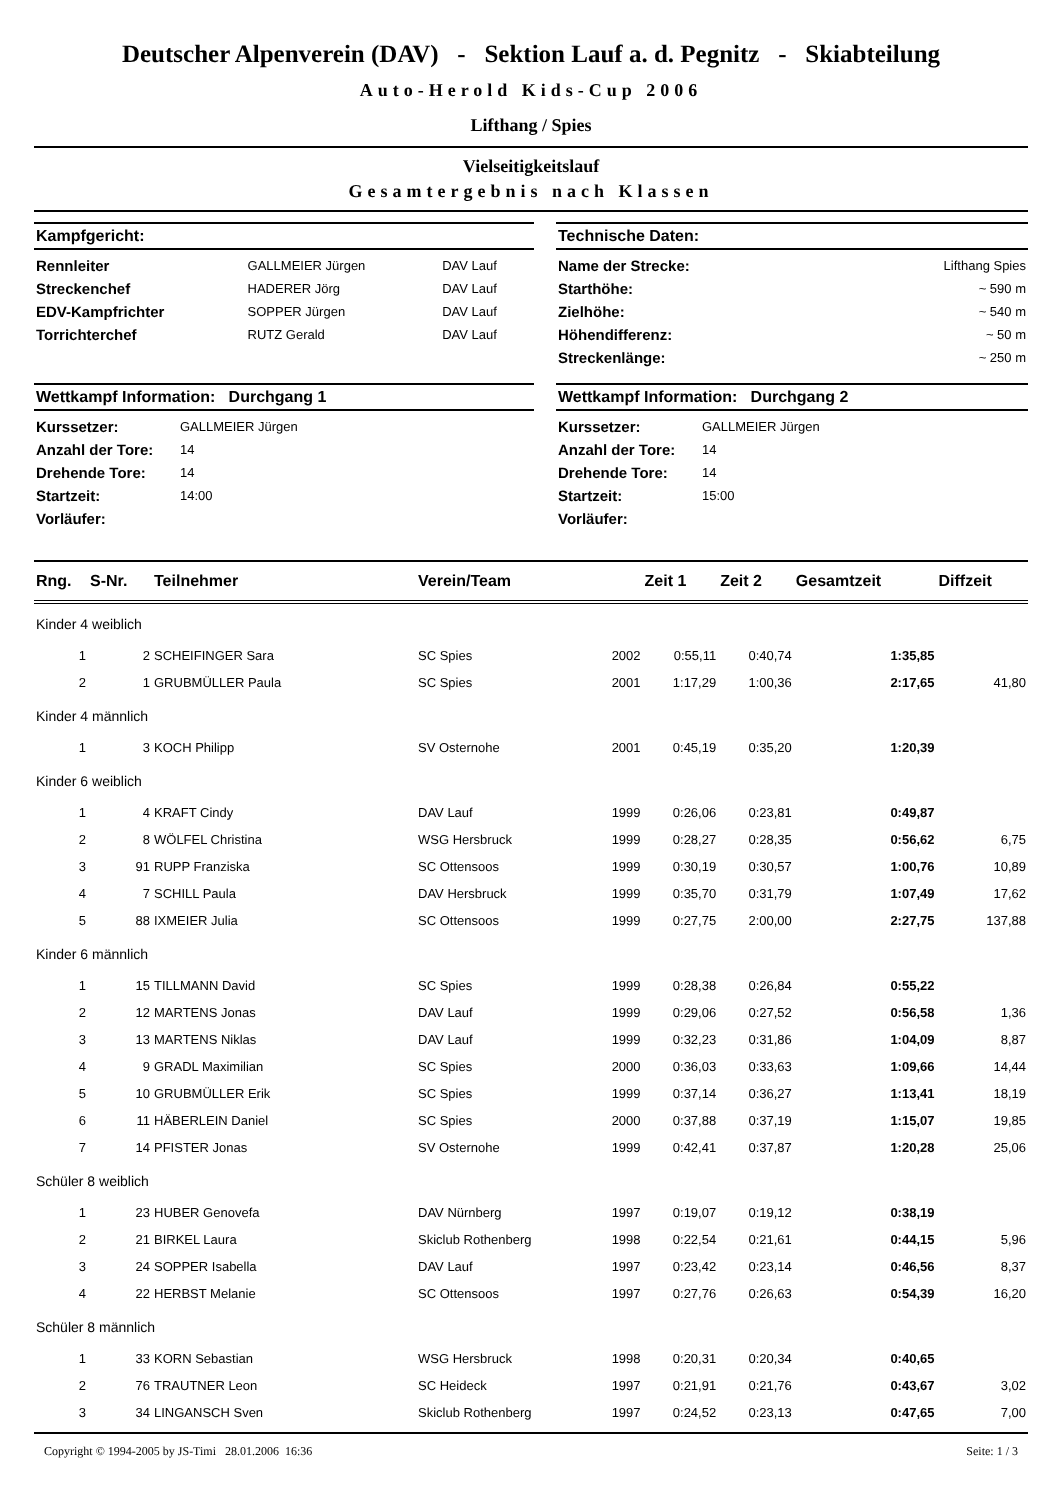Deutscher Alpenverein (DAV) - Sektion Lauf a. d. Pegnitz - Skiabteilung
Auto-Herold Kids-Cup 2006
Lifthang / Spies
Vielseitigkeitslauf
Gesamtergebnis nach Klassen
Kampfgericht:
| Rennleiter | GALLMEIER Jürgen | DAV Lauf |
| Streckenchef | HADERER Jörg | DAV Lauf |
| EDV-Kampfrichter | SOPPER Jürgen | DAV Lauf |
| Torrichterchef | RUTZ Gerald | DAV Lauf |
Technische Daten:
| Name der Strecke: | Lifthang Spies |
| Starthöhe: | ~ 590 m |
| Zielhöhe: | ~ 540 m |
| Höhendifferenz: | ~ 50 m |
| Streckenlänge: | ~ 250 m |
Wettkampf Information: Durchgang 1
| Kurssetzer: | GALLMEIER Jürgen |
| Anzahl der Tore: | 14 |
| Drehende Tore: | 14 |
| Startzeit: | 14:00 |
| Vorläufer: | |
Wettkampf Information: Durchgang 2
| Kurssetzer: | GALLMEIER Jürgen |
| Anzahl der Tore: | 14 |
| Drehende Tore: | 14 |
| Startzeit: | 15:00 |
| Vorläufer: | |
| Rng. | S-Nr. | Teilnehmer | Verein/Team | | Zeit 1 | Zeit 2 | Gesamtzeit | Diffzeit |
| --- | --- | --- | --- | --- | --- | --- | --- | --- |
| Kinder 4 weiblich | | | | | | | | |
| 1 | 2 | SCHEIFINGER Sara | SC Spies | 2002 | 0:55,11 | 0:40,74 | 1:35,85 | |
| 2 | 1 | GRUBMÜLLER Paula | SC Spies | 2001 | 1:17,29 | 1:00,36 | 2:17,65 | 41,80 |
| Kinder 4 männlich | | | | | | | | |
| 1 | 3 | KOCH Philipp | SV Osternohe | 2001 | 0:45,19 | 0:35,20 | 1:20,39 | |
| Kinder 6 weiblich | | | | | | | | |
| 1 | 4 | KRAFT Cindy | DAV Lauf | 1999 | 0:26,06 | 0:23,81 | 0:49,87 | |
| 2 | 8 | WÖLFEL Christina | WSG Hersbruck | 1999 | 0:28,27 | 0:28,35 | 0:56,62 | 6,75 |
| 3 | 91 | RUPP Franziska | SC Ottensoos | 1999 | 0:30,19 | 0:30,57 | 1:00,76 | 10,89 |
| 4 | 7 | SCHILL Paula | DAV Hersbruck | 1999 | 0:35,70 | 0:31,79 | 1:07,49 | 17,62 |
| 5 | 88 | IXMEIER Julia | SC Ottensoos | 1999 | 0:27,75 | 2:00,00 | 2:27,75 | 137,88 |
| Kinder 6 männlich | | | | | | | | |
| 1 | 15 | TILLMANN David | SC Spies | 1999 | 0:28,38 | 0:26,84 | 0:55,22 | |
| 2 | 12 | MARTENS Jonas | DAV Lauf | 1999 | 0:29,06 | 0:27,52 | 0:56,58 | 1,36 |
| 3 | 13 | MARTENS Niklas | DAV Lauf | 1999 | 0:32,23 | 0:31,86 | 1:04,09 | 8,87 |
| 4 | 9 | GRADL Maximilian | SC Spies | 2000 | 0:36,03 | 0:33,63 | 1:09,66 | 14,44 |
| 5 | 10 | GRUBMÜLLER Erik | SC Spies | 1999 | 0:37,14 | 0:36,27 | 1:13,41 | 18,19 |
| 6 | 11 | HÄBERLEIN Daniel | SC Spies | 2000 | 0:37,88 | 0:37,19 | 1:15,07 | 19,85 |
| 7 | 14 | PFISTER Jonas | SV Osternohe | 1999 | 0:42,41 | 0:37,87 | 1:20,28 | 25,06 |
| Schüler 8 weiblich | | | | | | | | |
| 1 | 23 | HUBER Genovefa | DAV Nürnberg | 1997 | 0:19,07 | 0:19,12 | 0:38,19 | |
| 2 | 21 | BIRKEL Laura | Skiclub Rothenberg | 1998 | 0:22,54 | 0:21,61 | 0:44,15 | 5,96 |
| 3 | 24 | SOPPER Isabella | DAV Lauf | 1997 | 0:23,42 | 0:23,14 | 0:46,56 | 8,37 |
| 4 | 22 | HERBST Melanie | SC Ottensoos | 1997 | 0:27,76 | 0:26,63 | 0:54,39 | 16,20 |
| Schüler 8 männlich | | | | | | | | |
| 1 | 33 | KORN Sebastian | WSG Hersbruck | 1998 | 0:20,31 | 0:20,34 | 0:40,65 | |
| 2 | 76 | TRAUTNER Leon | SC Heideck | 1997 | 0:21,91 | 0:21,76 | 0:43,67 | 3,02 |
| 3 | 34 | LINGANSCH Sven | Skiclub Rothenberg | 1997 | 0:24,52 | 0:23,13 | 0:47,65 | 7,00 |
Copyright © 1994-2005 by JS-Timi 28.01.2006 16:36 Seite: 1 / 3